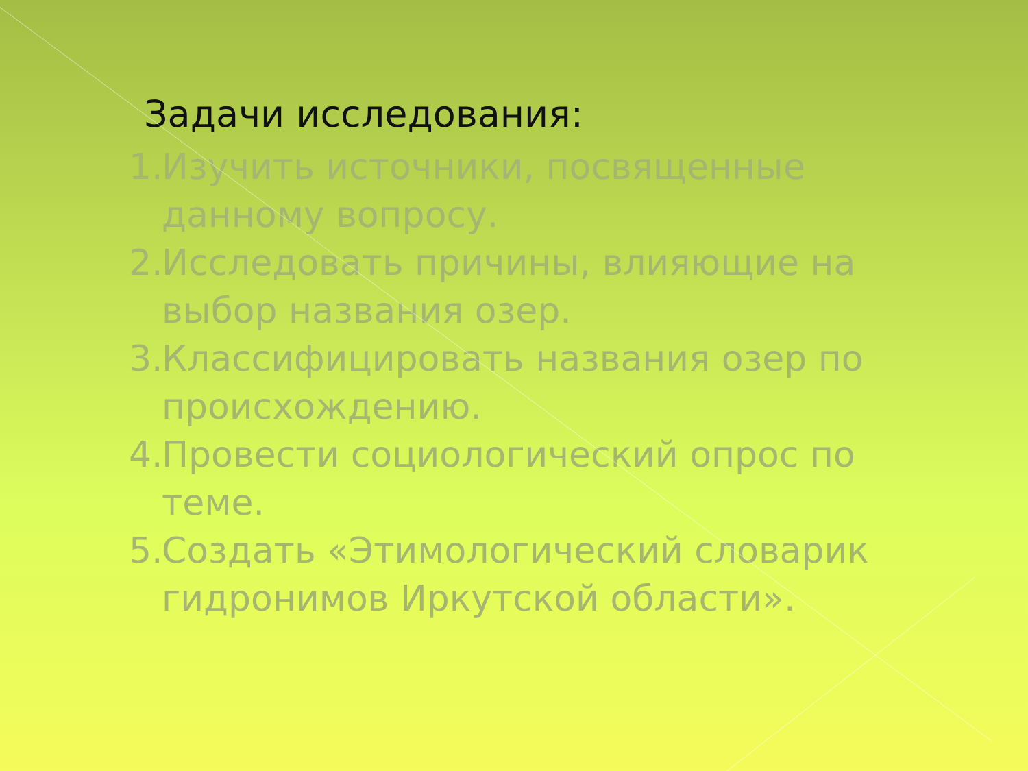Задачи исследования:
1. Изучить источники, посвященные данному вопросу.
2. Исследовать причины, влияющие на выбор названия озер.
3. Классифицировать названия озер по происхождению.
4. Провести социологический опрос по теме.
5. Создать «Этимологический словарик гидронимов Иркутской области».